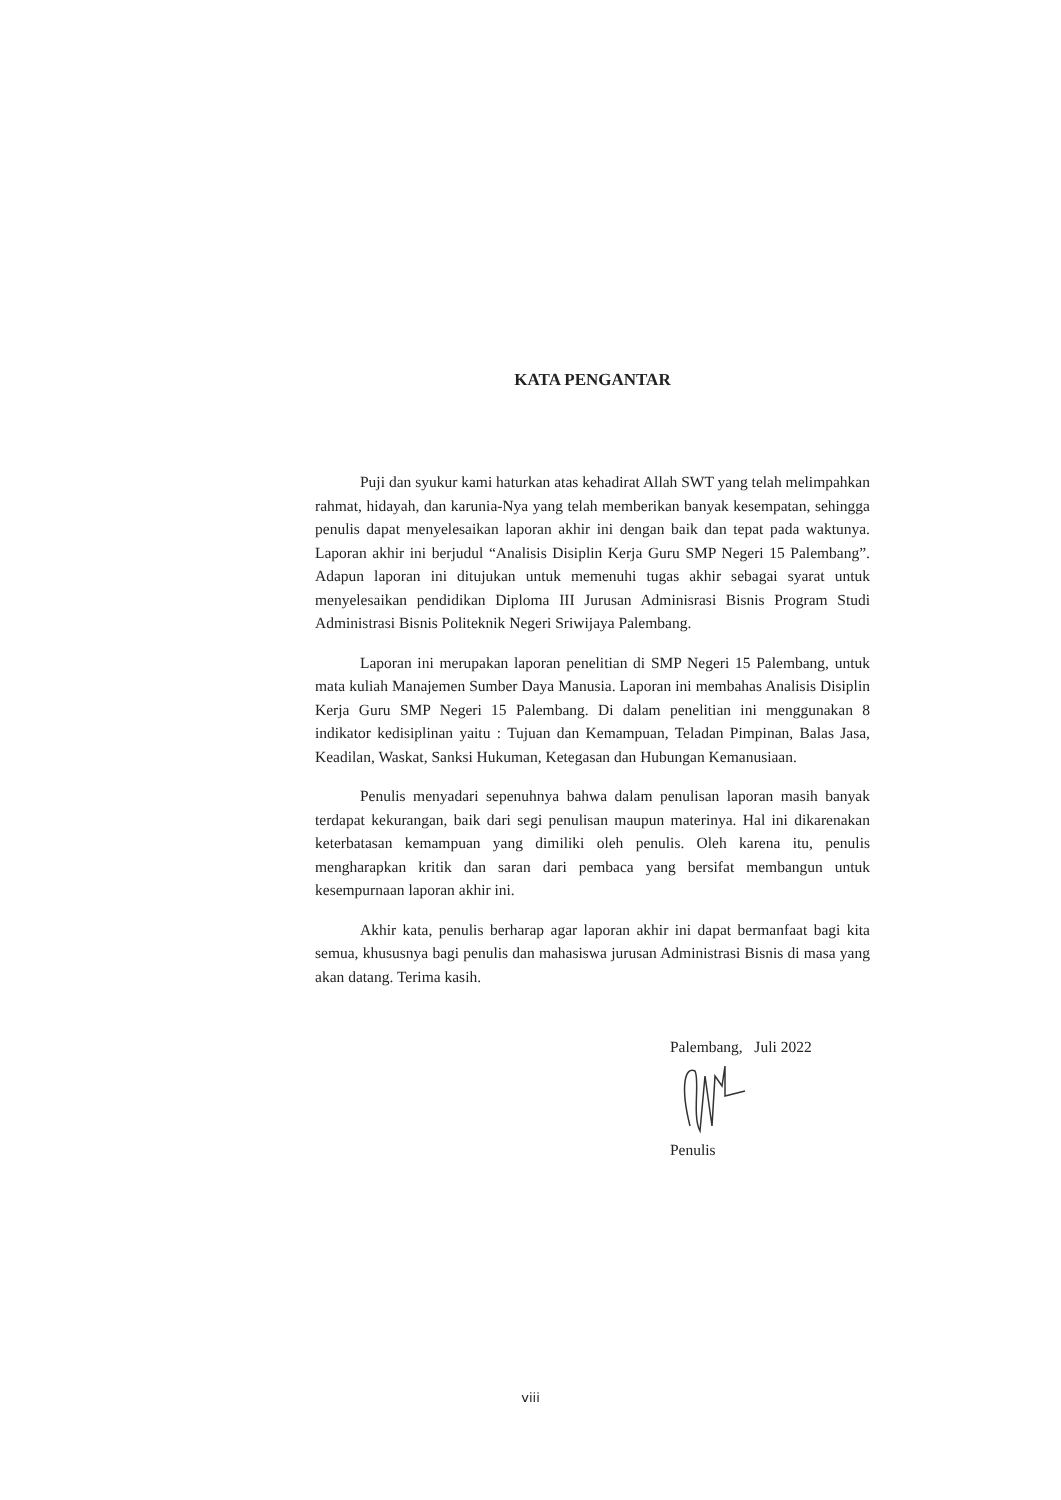KATA PENGANTAR
Puji dan syukur kami haturkan atas kehadirat Allah SWT yang telah melimpahkan rahmat, hidayah, dan karunia-Nya yang telah memberikan banyak kesempatan, sehingga penulis dapat menyelesaikan laporan akhir ini dengan baik dan tepat pada waktunya. Laporan akhir ini berjudul “Analisis Disiplin Kerja Guru SMP Negeri 15 Palembang”. Adapun laporan ini ditujukan untuk memenuhi tugas akhir sebagai syarat untuk menyelesaikan pendidikan Diploma III Jurusan Adminisrasi Bisnis Program Studi Administrasi Bisnis Politeknik Negeri Sriwijaya Palembang.
Laporan ini merupakan laporan penelitian di SMP Negeri 15 Palembang, untuk mata kuliah Manajemen Sumber Daya Manusia. Laporan ini membahas Analisis Disiplin Kerja Guru SMP Negeri 15 Palembang. Di dalam penelitian ini menggunakan 8 indikator kedisiplinan yaitu : Tujuan dan Kemampuan, Teladan Pimpinan, Balas Jasa, Keadilan, Waskat, Sanksi Hukuman, Ketegasan dan Hubungan Kemanusiaan.
Penulis menyadari sepenuhnya bahwa dalam penulisan laporan masih banyak terdapat kekurangan, baik dari segi penulisan maupun materinya. Hal ini dikarenakan keterbatasan kemampuan yang dimiliki oleh penulis. Oleh karena itu, penulis mengharapkan kritik dan saran dari pembaca yang bersifat membangun untuk kesempurnaan laporan akhir ini.
Akhir kata, penulis berharap agar laporan akhir ini dapat bermanfaat bagi kita semua, khususnya bagi penulis dan mahasiswa jurusan Administrasi Bisnis di masa yang akan datang. Terima kasih.
Palembang, Juli 2022
Penulis
viii